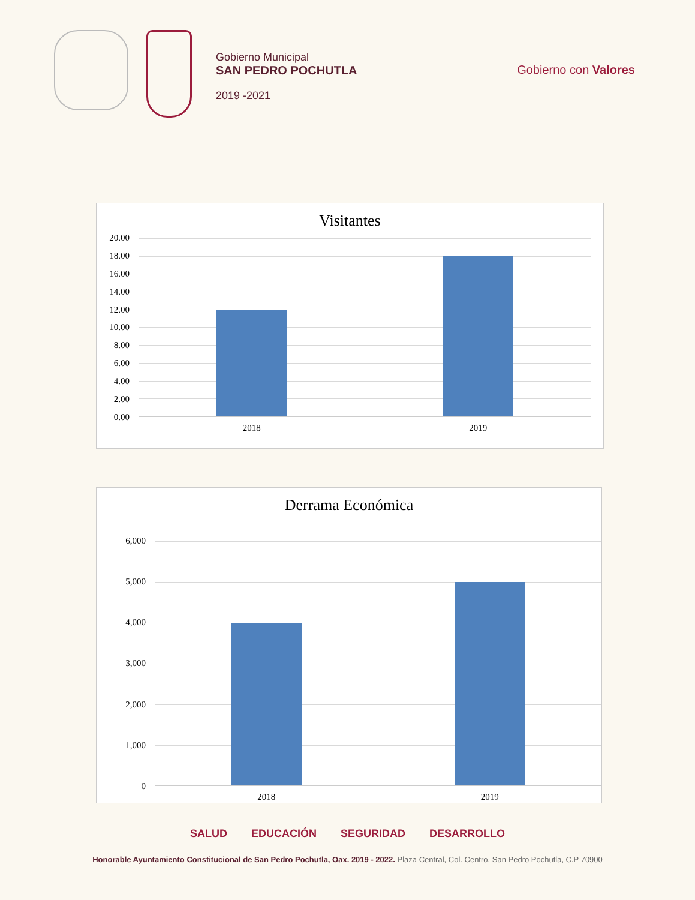Gobierno Municipal
SAN PEDRO POCHUTLA
2019 -2021
Gobierno con Valores
Visitantes
20.00
18.00
16.00
14.00
12.00
10.00
8.00
6.00
4.00
2.00
0.00
2018 2019
Derrama Económica
6,000
5,000
4,000
3,000
2,000
1,000
0
2018 2019
SALUD EDUCACIÓN SEGURIDAD DESARROLLO
Honorable Ayuntamiento Constitucional de San Pedro Pochutla, Oax. 2019 - 2022. Plaza Central, Col. Centro, San Pedro Pochutla, C.P 70900